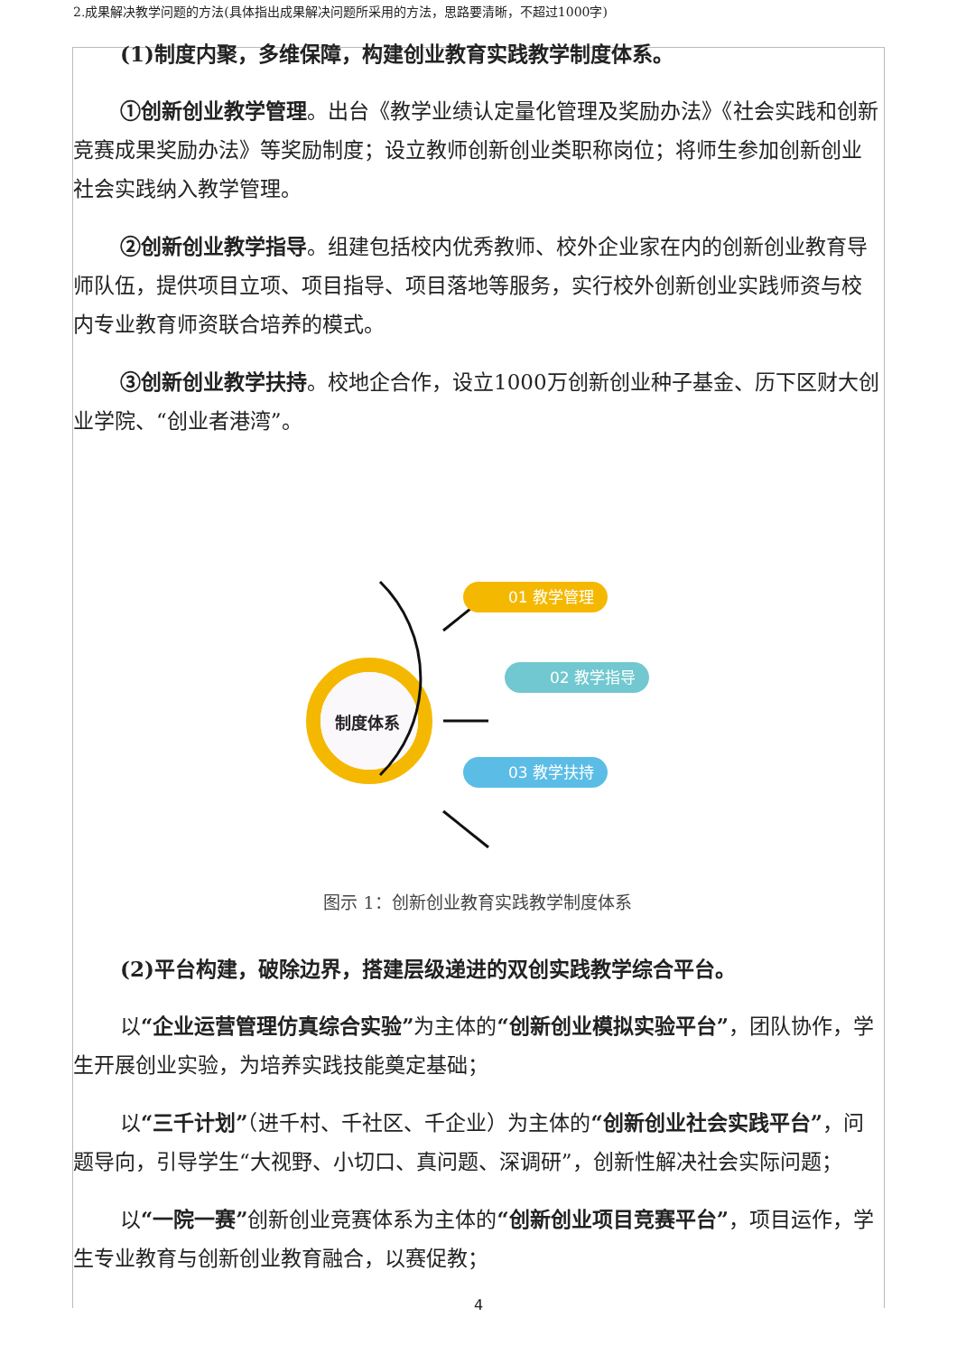2.成果解决教学问题的方法(具体指出成果解决问题所采用的方法，思路要清晰，不超过1000字)
(1)制度内聚，多维保障，构建创业教育实践教学制度体系。
①创新创业教学管理。出台《教学业绩认定量化管理及奖励办法》《社会实践和创新竞赛成果奖励办法》等奖励制度；设立教师创新创业类职称岗位；将师生参加创新创业社会实践纳入教学管理。
②创新创业教学指导。组建包括校内优秀教师、校外企业家在内的创新创业教育导师队伍，提供项目立项、项目指导、项目落地等服务，实行校外创新创业实践师资与校内专业教育师资联合培养的模式。
③创新创业教学扶持。校地企合作，设立1000万创新创业种子基金、历下区财大创业学院、“创业者港湾”。
制度体系
01 教学管理
02 教学指导
03 教学扶持
图示 1：创新创业教育实践教学制度体系
(2)平台构建，破除边界，搭建层级递进的双创实践教学综合平台。
以“企业运营管理仿真综合实验”为主体的“创新创业模拟实验平台”，团队协作，学生开展创业实验，为培养实践技能奠定基础；
以“三千计划”（进千村、千社区、千企业）为主体的“创新创业社会实践平台”，问题导向，引导学生“大视野、小切口、真问题、深调研”，创新性解决社会实际问题；
以“一院一赛”创新创业竞赛体系为主体的“创新创业项目竞赛平台”，项目运作，学生专业教育与创新创业教育融合，以赛促教；
4